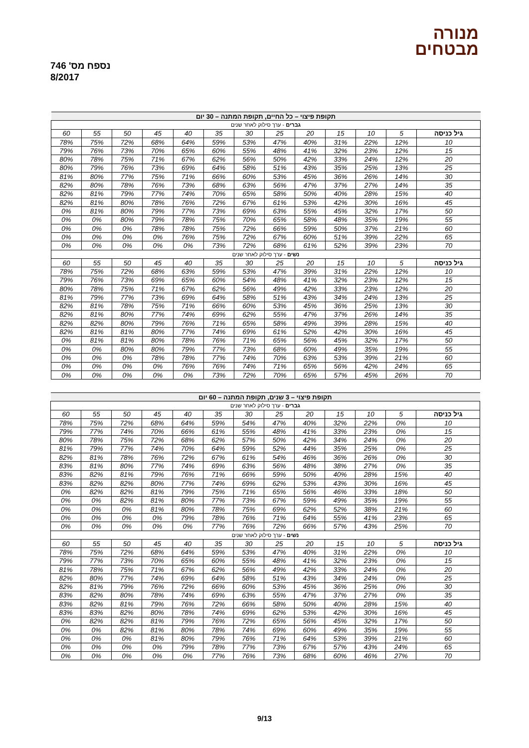מנורה
מבטחים
נספח מס' 746
8/2017
| תקופת פיצוי – כל החיים, תקופת המתנה – 30 יום | | | | | | | | | | | | |
| --- | --- | --- | --- | --- | --- | --- | --- | --- | --- | --- | --- | --- |
| גברים - ערך סילוק לאחר שנים | | | | | | | | | | | | |
| גיל כניסה | 5 | 10 | 15 | 20 | 25 | 30 | 35 | 40 | 45 | 50 | 55 | 60 |
| 10 | 12% | 22% | 31% | 40% | 47% | 53% | 59% | 64% | 68% | 72% | 75% | 78% |
| 15 | 12% | 23% | 32% | 41% | 48% | 55% | 60% | 65% | 70% | 73% | 76% | 79% |
| 20 | 12% | 24% | 33% | 42% | 50% | 56% | 62% | 67% | 71% | 75% | 78% | 80% |
| 25 | 13% | 25% | 35% | 43% | 51% | 58% | 64% | 69% | 73% | 76% | 79% | 80% |
| 30 | 14% | 26% | 36% | 45% | 53% | 60% | 66% | 71% | 75% | 77% | 80% | 81% |
| 35 | 14% | 27% | 37% | 47% | 56% | 63% | 68% | 73% | 76% | 78% | 80% | 82% |
| 40 | 15% | 28% | 40% | 50% | 58% | 65% | 70% | 74% | 77% | 79% | 81% | 82% |
| 45 | 16% | 30% | 42% | 53% | 61% | 67% | 72% | 76% | 78% | 80% | 81% | 82% |
| 50 | 17% | 32% | 45% | 55% | 63% | 69% | 73% | 77% | 79% | 80% | 81% | 0% |
| 55 | 19% | 35% | 48% | 58% | 65% | 70% | 75% | 78% | 79% | 80% | 0% | 0% |
| 60 | 21% | 37% | 50% | 59% | 66% | 72% | 75% | 78% | 78% | 0% | 0% | 0% |
| 65 | 22% | 39% | 51% | 60% | 67% | 72% | 75% | 76% | 0% | 0% | 0% | 0% |
| 70 | 23% | 39% | 52% | 61% | 68% | 72% | 73% | 0% | 0% | 0% | 0% | 0% |
| נשים - ערך סילוק לאחר שנים | | | | | | | | | | | | |
| גיל כניסה | 5 | 10 | 15 | 20 | 25 | 30 | 35 | 40 | 45 | 50 | 55 | 60 |
| 10 | 12% | 22% | 31% | 39% | 47% | 53% | 59% | 63% | 68% | 72% | 75% | 78% |
| 15 | 12% | 23% | 32% | 41% | 48% | 54% | 60% | 65% | 69% | 73% | 76% | 79% |
| 20 | 12% | 23% | 33% | 42% | 49% | 56% | 62% | 67% | 71% | 75% | 78% | 80% |
| 25 | 13% | 24% | 34% | 43% | 51% | 58% | 64% | 69% | 73% | 77% | 79% | 81% |
| 30 | 13% | 25% | 36% | 45% | 53% | 60% | 66% | 71% | 75% | 78% | 81% | 82% |
| 35 | 14% | 26% | 37% | 47% | 55% | 62% | 69% | 74% | 77% | 80% | 81% | 82% |
| 40 | 15% | 28% | 39% | 49% | 58% | 65% | 71% | 76% | 79% | 80% | 82% | 82% |
| 45 | 16% | 30% | 42% | 52% | 61% | 69% | 74% | 77% | 80% | 81% | 81% | 82% |
| 50 | 17% | 32% | 45% | 56% | 65% | 71% | 76% | 78% | 80% | 81% | 81% | 0% |
| 55 | 19% | 35% | 49% | 60% | 68% | 73% | 77% | 79% | 80% | 80% | 0% | 0% |
| 60 | 21% | 39% | 53% | 63% | 70% | 74% | 77% | 78% | 78% | 0% | 0% | 0% |
| 65 | 24% | 42% | 56% | 65% | 71% | 74% | 76% | 76% | 0% | 0% | 0% | 0% |
| 70 | 26% | 45% | 57% | 65% | 70% | 72% | 73% | 0% | 0% | 0% | 0% | 0% |
| תקופת פיצוי – 3 שנים, תקופת המתנה – 60 יום | | | | | | | | | | | | |
| --- | --- | --- | --- | --- | --- | --- | --- | --- | --- | --- | --- | --- |
| גברים - ערך סילוק לאחר שנים | | | | | | | | | | | | |
| גיל כניסה | 5 | 10 | 15 | 20 | 25 | 30 | 35 | 40 | 45 | 50 | 55 | 60 |
| 10 | 0% | 22% | 32% | 40% | 47% | 54% | 59% | 64% | 68% | 72% | 75% | 78% |
| 15 | 0% | 23% | 33% | 41% | 48% | 55% | 61% | 66% | 70% | 74% | 77% | 79% |
| 20 | 0% | 24% | 34% | 42% | 50% | 57% | 62% | 68% | 72% | 75% | 78% | 80% |
| 25 | 0% | 25% | 35% | 44% | 52% | 59% | 64% | 70% | 74% | 77% | 79% | 81% |
| 30 | 0% | 26% | 36% | 46% | 54% | 61% | 67% | 72% | 76% | 78% | 81% | 82% |
| 35 | 0% | 27% | 38% | 48% | 56% | 63% | 69% | 74% | 77% | 80% | 81% | 83% |
| 40 | 15% | 28% | 40% | 50% | 59% | 66% | 71% | 76% | 79% | 81% | 82% | 83% |
| 45 | 16% | 30% | 43% | 53% | 62% | 69% | 74% | 77% | 80% | 82% | 82% | 83% |
| 50 | 18% | 33% | 46% | 56% | 65% | 71% | 75% | 79% | 81% | 82% | 82% | 0% |
| 55 | 19% | 35% | 49% | 59% | 67% | 73% | 77% | 80% | 81% | 82% | 0% | 0% |
| 60 | 21% | 38% | 52% | 62% | 69% | 75% | 78% | 80% | 81% | 0% | 0% | 0% |
| 65 | 23% | 41% | 55% | 64% | 71% | 76% | 78% | 79% | 0% | 0% | 0% | 0% |
| 70 | 25% | 43% | 57% | 66% | 72% | 76% | 77% | 0% | 0% | 0% | 0% | 0% |
| נשים - ערך סילוק לאחר שנים | | | | | | | | | | | | |
| גיל כניסה | 5 | 10 | 15 | 20 | 25 | 30 | 35 | 40 | 45 | 50 | 55 | 60 |
| 10 | 0% | 22% | 31% | 40% | 47% | 53% | 59% | 64% | 68% | 72% | 75% | 78% |
| 15 | 0% | 23% | 32% | 41% | 48% | 55% | 60% | 65% | 70% | 73% | 77% | 79% |
| 20 | 0% | 24% | 33% | 42% | 49% | 56% | 62% | 67% | 71% | 75% | 78% | 81% |
| 25 | 0% | 24% | 34% | 43% | 51% | 58% | 64% | 69% | 74% | 77% | 80% | 82% |
| 30 | 0% | 25% | 36% | 45% | 53% | 60% | 66% | 72% | 76% | 79% | 81% | 82% |
| 35 | 0% | 27% | 37% | 47% | 55% | 63% | 69% | 74% | 78% | 80% | 82% | 83% |
| 40 | 15% | 28% | 40% | 50% | 58% | 66% | 72% | 76% | 79% | 81% | 82% | 83% |
| 45 | 16% | 30% | 42% | 53% | 62% | 69% | 74% | 78% | 80% | 82% | 83% | 83% |
| 50 | 17% | 32% | 45% | 56% | 65% | 72% | 76% | 79% | 81% | 82% | 82% | 0% |
| 55 | 19% | 35% | 49% | 60% | 69% | 74% | 78% | 80% | 81% | 82% | 0% | 0% |
| 60 | 21% | 39% | 53% | 64% | 71% | 76% | 79% | 80% | 81% | 0% | 0% | 0% |
| 65 | 24% | 43% | 57% | 67% | 73% | 77% | 78% | 79% | 0% | 0% | 0% | 0% |
| 70 | 27% | 46% | 60% | 68% | 73% | 76% | 77% | 0% | 0% | 0% | 0% | 0% |
9/13